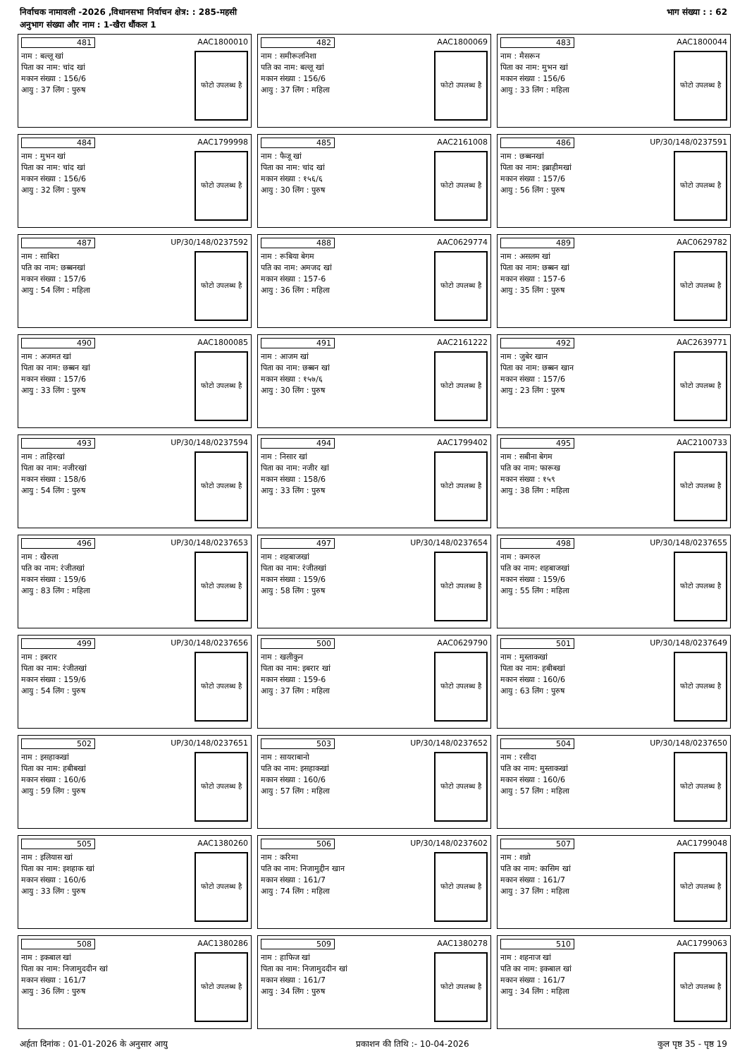निर्वाचक नामावली -2026 ,विधानसभा निर्वाचन क्षेत्र: : 285-महसी भाग संख्या : : 62
अनुभाग संख्या और नाम : 1-खैरा धौंकल 1
481 AAC1800010
नाम : बल्लू खां
पिता का नाम: चांद खां
मकान संख्या : 156/6
आयु : 37 लिंग : पुरुष
फोटो उपलब्ध है
482 AAC1800069
नाम : समीरूलनिशा
पति का नाम: बल्लू खां
मकान संख्या : 156/6
आयु : 37 लिंग : महिला
फोटो उपलब्ध है
483 AAC1800044
नाम : मैसरून
पिता का नाम: मुभन खां
मकान संख्या : 156/6
आयु : 33 लिंग : महिला
फोटो उपलब्ध है
484 AAC1799998
नाम : मुभन खां
पिता का नाम: चांद खां
मकान संख्या : 156/6
आयु : 32 लिंग : पुरुष
फोटो उपलब्ध है
485 AAC2161008
नाम : फैजू खां
पिता का नाम: चांद खां
मकान संख्या : १५६/६
आयु : 30 लिंग : पुरुष
फोटो उपलब्ध है
486 UP/30/148/0237591
नाम : छब्बनखां
पिता का नाम: इब्राहीमखां
मकान संख्या : 157/6
आयु : 56 लिंग : पुरुष
फोटो उपलब्ध है
487 UP/30/148/0237592
नाम : साबिरा
पति का नाम: छब्बनखां
मकान संख्या : 157/6
आयु : 54 लिंग : महिला
फोटो उपलब्ध है
488 AAC0629774
नाम : रूबिया बेगम
पति का नाम: अमजद खां
मकान संख्या : 157-6
आयु : 36 लिंग : महिला
फोटो उपलब्ध है
489 AAC0629782
नाम : असलम खां
पिता का नाम: छब्बन खां
मकान संख्या : 157-6
आयु : 35 लिंग : पुरुष
फोटो उपलब्ध है
490 AAC1800085
नाम : अजमत खां
पिता का नाम: छब्बन खां
मकान संख्या : 157/6
आयु : 33 लिंग : पुरुष
फोटो उपलब्ध है
491 AAC2161222
नाम : आजम खां
पिता का नाम: छब्बन खां
मकान संख्या : १५७/६
आयु : 30 लिंग : पुरुष
फोटो उपलब्ध है
492 AAC2639771
नाम : जुबेर खान
पिता का नाम: छब्बन खान
मकान संख्या : 157/6
आयु : 23 लिंग : पुरुष
फोटो उपलब्ध है
493 UP/30/148/0237594
नाम : ताहिरखां
पिता का नाम: नजीरखां
मकान संख्या : 158/6
आयु : 54 लिंग : पुरुष
फोटो उपलब्ध है
494 AAC1799402
नाम : निसार खां
पिता का नाम: नजीर खां
मकान संख्या : 158/6
आयु : 33 लिंग : पुरुष
फोटो उपलब्ध है
495 AAC2100733
नाम : सबीना बेगम
पति का नाम: फारूख
मकान संख्या : १५९
आयु : 38 लिंग : महिला
फोटो उपलब्ध है
496 UP/30/148/0237653
नाम : खैरुला
पति का नाम: रंजीतखां
मकान संख्या : 159/6
आयु : 83 लिंग : महिला
फोटो उपलब्ध है
497 UP/30/148/0237654
नाम : शहबाजखां
पिता का नाम: रंजीतखां
मकान संख्या : 159/6
आयु : 58 लिंग : पुरुष
फोटो उपलब्ध है
498 UP/30/148/0237655
नाम : कमरुल
पति का नाम: शहबाजखां
मकान संख्या : 159/6
आयु : 55 लिंग : महिला
फोटो उपलब्ध है
499 UP/30/148/0237656
नाम : इबरार
पिता का नाम: रंजीतखां
मकान संख्या : 159/6
आयु : 54 लिंग : पुरुष
फोटो उपलब्ध है
500 AAC0629790
नाम : खलीकुन
पिता का नाम: इबरार खां
मकान संख्या : 159-6
आयु : 37 लिंग : महिला
फोटो उपलब्ध है
501 UP/30/148/0237649
नाम : मुस्ताकखां
पिता का नाम: हबीबखां
मकान संख्या : 160/6
आयु : 63 लिंग : पुरुष
फोटो उपलब्ध है
502 UP/30/148/0237651
नाम : इसहाकखां
पिता का नाम: हबीबखां
मकान संख्या : 160/6
आयु : 59 लिंग : पुरुष
फोटो उपलब्ध है
503 UP/30/148/0237652
नाम : सायराबानो
पति का नाम: इसहाकखां
मकान संख्या : 160/6
आयु : 57 लिंग : महिला
फोटो उपलब्ध है
504 UP/30/148/0237650
नाम : रसीदा
पति का नाम: मुस्ताकखां
मकान संख्या : 160/6
आयु : 57 लिंग : महिला
फोटो उपलब्ध है
505 AAC1380260
नाम : इलियास खां
पिता का नाम: इशहाक खां
मकान संख्या : 160/6
आयु : 33 लिंग : पुरुष
फोटो उपलब्ध है
506 UP/30/148/0237602
नाम : करिमा
पति का नाम: निजामुद्दीन खान
मकान संख्या : 161/7
आयु : 74 लिंग : महिला
फोटो उपलब्ध है
507 AAC1799048
नाम : शन्नो
पति का नाम: कासिम खां
मकान संख्या : 161/7
आयु : 37 लिंग : महिला
फोटो उपलब्ध है
508 AAC1380286
नाम : इकबाल खां
पिता का नाम: निजामुददीन खां
मकान संख्या : 161/7
आयु : 36 लिंग : पुरुष
फोटो उपलब्ध है
509 AAC1380278
नाम : हाफिज खां
पिता का नाम: निजामुददीन खां
मकान संख्या : 161/7
आयु : 34 लिंग : पुरुष
फोटो उपलब्ध है
510 AAC1799063
नाम : शहनाज खां
पति का नाम: इकबाल खां
मकान संख्या : 161/7
आयु : 34 लिंग : महिला
फोटो उपलब्ध है
अर्हता दिनांक : 01-01-2026 के अनुसार आयु प्रकाशन की तिथि :- 10-04-2026 कुल पृष्ठ 35 - पृष्ठ 19